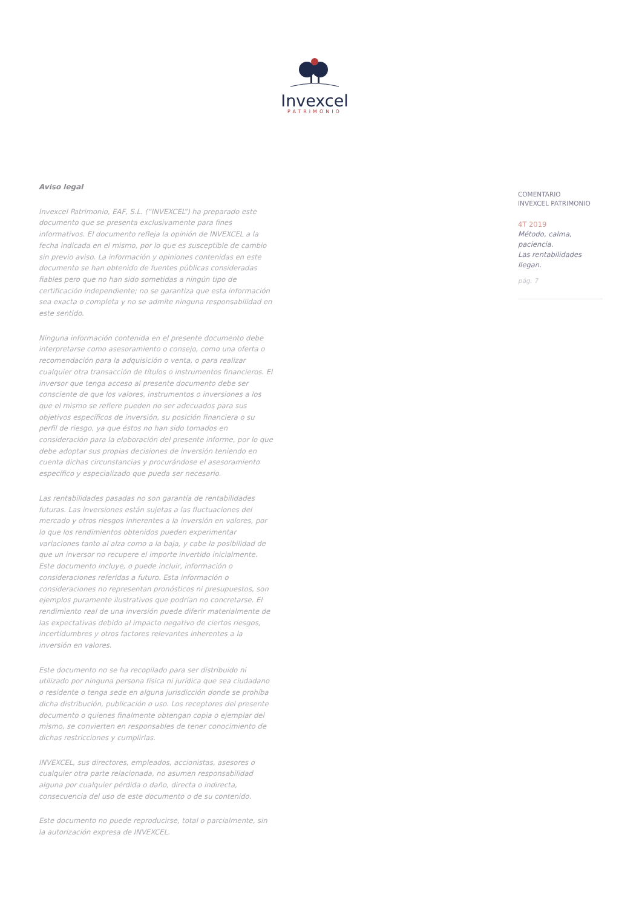Invexcel
PATRIMONIO
Aviso legal
Invexcel Patrimonio, EAF, S.L. (“INVEXCEL”) ha preparado este documento que se presenta exclusivamente para fines informativos. El documento refleja la opinión de INVEXCEL a la fecha indicada en el mismo, por lo que es susceptible de cambio sin previo aviso. La información y opiniones contenidas en este documento se han obtenido de fuentes públicas consideradas fiables pero que no han sido sometidas a ningún tipo de certificación independiente; no se garantiza que esta información sea exacta o completa y no se admite ninguna responsabilidad en este sentido.
Ninguna información contenida en el presente documento debe interpretarse como asesoramiento o consejo, como una oferta o recomendación para la adquisición o venta, o para realizar cualquier otra transacción de títulos o instrumentos financieros. El inversor que tenga acceso al presente documento debe ser consciente de que los valores, instrumentos o inversiones a los que el mismo se refiere pueden no ser adecuados para sus objetivos específicos de inversión, su posición financiera o su perfil de riesgo, ya que éstos no han sido tomados en consideración para la elaboración del presente informe, por lo que debe adoptar sus propias decisiones de inversión teniendo en cuenta dichas circunstancias y procurándose el asesoramiento específico y especializado que pueda ser necesario.
Las rentabilidades pasadas no son garantía de rentabilidades futuras. Las inversiones están sujetas a las fluctuaciones del mercado y otros riesgos inherentes a la inversión en valores, por lo que los rendimientos obtenidos pueden experimentar variaciones tanto al alza como a la baja, y cabe la posibilidad de que un inversor no recupere el importe invertido inicialmente. Este documento incluye, o puede incluir, información o consideraciones referidas a futuro. Esta información o consideraciones no representan pronósticos ni presupuestos, son ejemplos puramente ilustrativos que podrían no concretarse. El rendimiento real de una inversión puede diferir materialmente de las expectativas debido al impacto negativo de ciertos riesgos, incertidumbres y otros factores relevantes inherentes a la inversión en valores.
Este documento no se ha recopilado para ser distribuido ni utilizado por ninguna persona física ni jurídica que sea ciudadano o residente o tenga sede en alguna jurisdicción donde se prohíba dicha distribución, publicación o uso. Los receptores del presente documento o quienes finalmente obtengan copia o ejemplar del mismo, se convierten en responsables de tener conocimiento de dichas restricciones y cumplirlas.
INVEXCEL, sus directores, empleados, accionistas, asesores o cualquier otra parte relacionada, no asumen responsabilidad alguna por cualquier pérdida o daño, directa o indirecta, consecuencia del uso de este documento o de su contenido.
Este documento no puede reproducirse, total o parcialmente, sin la autorización expresa de INVEXCEL.
COMENTARIO
INVEXCEL PATRIMONIO
4T 2019
Método, calma, paciencia.
Las rentabilidades llegan.
pág. 7